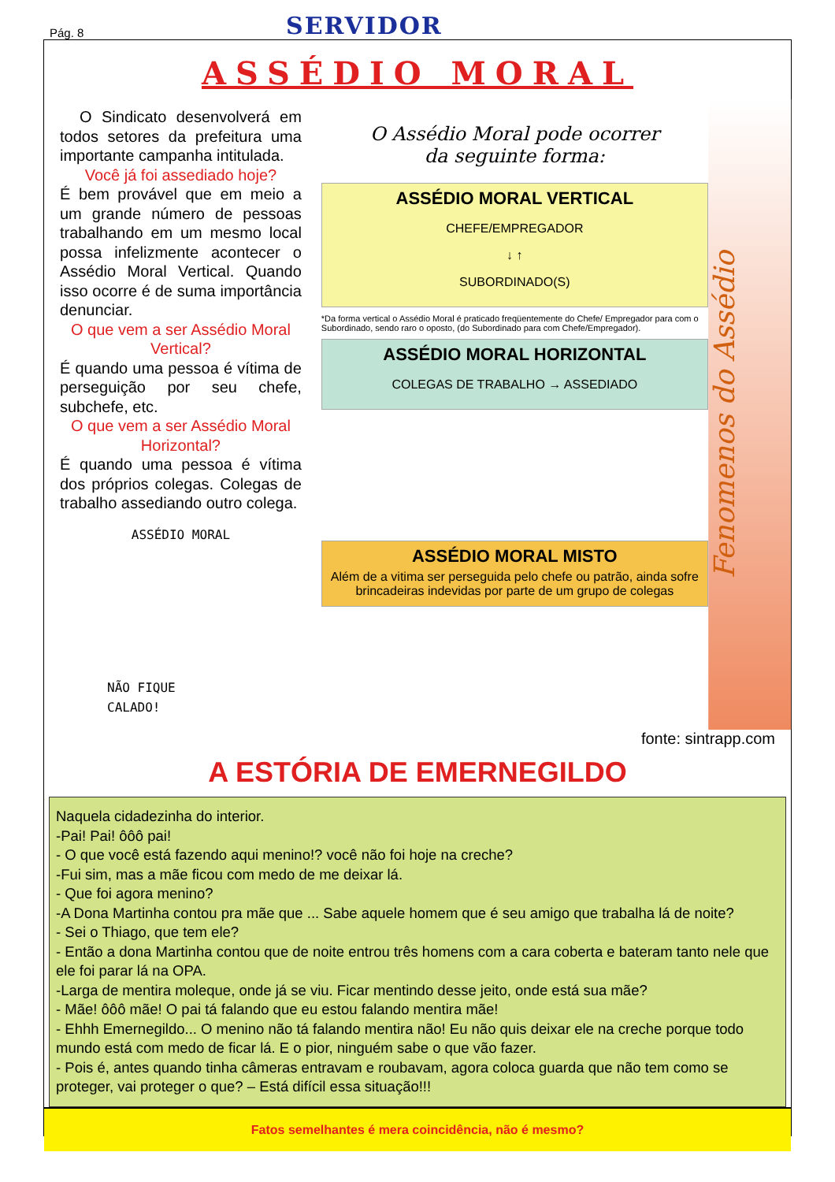Pág. 8
SERVIDOR
ASSÉDIO MORAL
O Sindicato desenvolverá em todos setores da prefeitura uma importante campanha intitulada.
Você já foi assediado hoje?
É bem provável que em meio a um grande número de pessoas trabalhando em um mesmo local possa infelizmente acontecer o Assédio Moral Vertical. Quando isso ocorre é de suma importância denunciar.
O que vem a ser Assédio Moral Vertical?
É quando uma pessoa é vítima de perseguição por seu chefe, subchefe, etc.
O que vem a ser Assédio Moral Horizontal?
É quando uma pessoa é vítima dos próprios colegas. Colegas de trabalho assediando outro colega.
ASSÉDIO MORAL
NÃO FIQUE
CALADO!
O Assédio Moral pode ocorrer
da seguinte forma:
ASSÉDIO MORAL VERTICAL
CHEFE/EMPREGADOR
↓ ↑
SUBORDINADO(S)
*Da forma vertical o Assédio Moral é praticado freqüentemente do Chefe/ Empregador para com o Subordinado, sendo raro o oposto, (do Subordinado para com Chefe/Empregador).
ASSÉDIO MORAL HORIZONTAL
COLEGAS DE TRABALHO → ASSEDIADO
ASSÉDIO MORAL MISTO
Além de a vitima ser perseguida pelo chefe ou patrão, ainda sofre brincadeiras indevidas por parte de um grupo de colegas
Fenomenos do Assédio
fonte: sintrapp.com
A ESTÓRIA DE EMERNEGILDO
Naquela cidadezinha do interior.
-Pai! Pai! ôôô pai!
- O que você está fazendo aqui menino!? você não foi hoje na creche?
-Fui sim, mas a mãe ficou com medo de me deixar lá.
- Que foi agora menino?
-A Dona Martinha contou pra mãe que ... Sabe aquele homem que é seu amigo que trabalha lá de noite?
- Sei o Thiago, que tem ele?
- Então a dona Martinha contou que de noite entrou três homens com a cara coberta e bateram tanto nele que ele foi parar lá na OPA.
-Larga de mentira moleque, onde já se viu. Ficar mentindo desse jeito, onde está sua mãe?
- Mãe! ôôô mãe! O pai tá falando que eu estou falando mentira mãe!
- Ehhh Emernegildo... O menino não tá falando mentira não! Eu não quis deixar ele na creche porque todo mundo está com medo de ficar lá. E o pior, ninguém sabe o que vão fazer.
- Pois é, antes quando tinha câmeras entravam e roubavam, agora coloca guarda que não tem como se proteger, vai proteger o que? – Está difícil essa situação!!!
Fatos semelhantes é mera coincidência, não é mesmo?